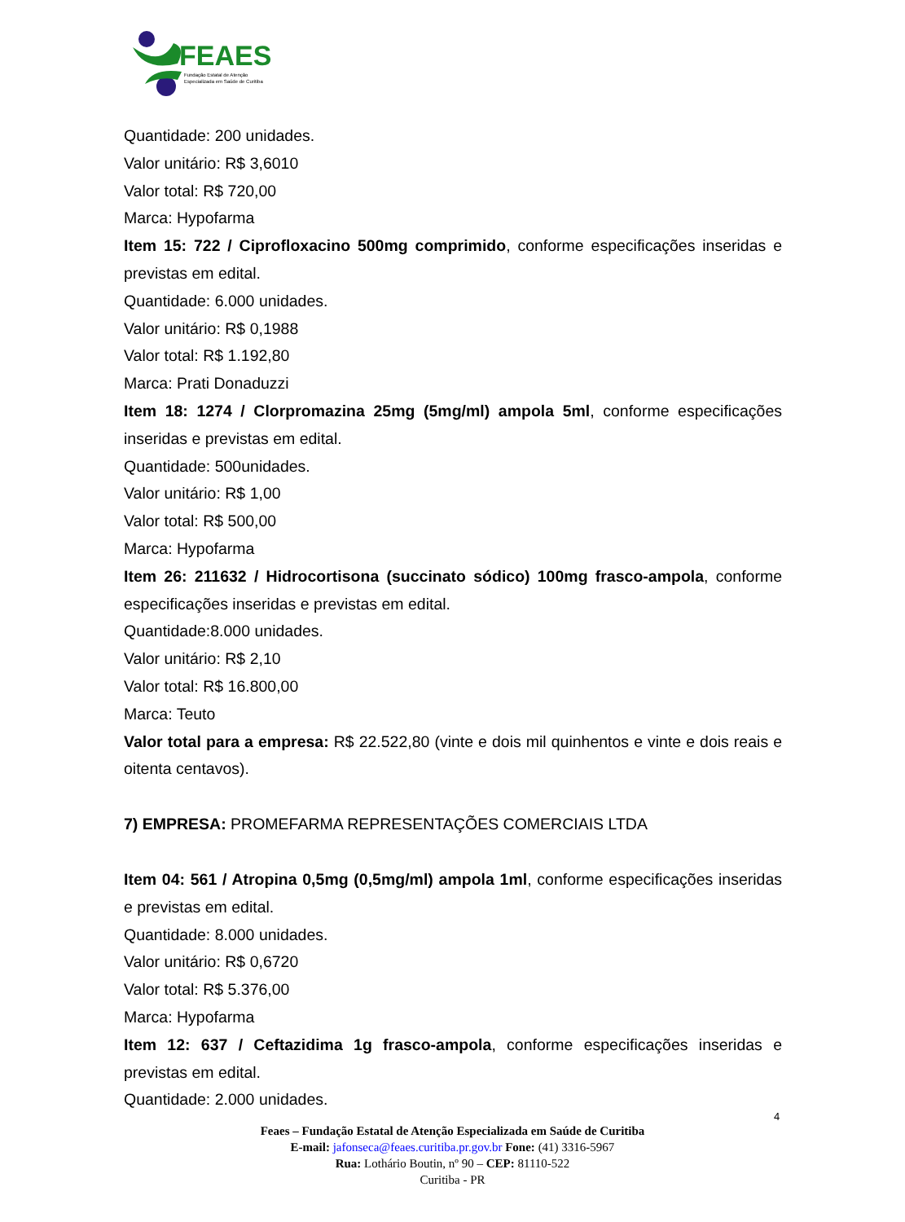FEAES
Fundação Estatal de Atenção
Especializada em Saúde de Curitiba
Quantidade: 200 unidades.
Valor unitário: R$ 3,6010
Valor total: R$ 720,00
Marca: Hypofarma
Item 15: 722 / Ciprofloxacino 500mg comprimido, conforme especificações inseridas e previstas em edital.
Quantidade: 6.000 unidades.
Valor unitário: R$ 0,1988
Valor total: R$ 1.192,80
Marca: Prati Donaduzzi
Item 18: 1274 / Clorpromazina 25mg (5mg/ml) ampola 5ml, conforme especificações inseridas e previstas em edital.
Quantidade: 500unidades.
Valor unitário: R$ 1,00
Valor total: R$ 500,00
Marca: Hypofarma
Item 26: 211632 / Hidrocortisona (succinato sódico) 100mg frasco-ampola, conforme especificações inseridas e previstas em edital.
Quantidade:8.000 unidades.
Valor unitário: R$ 2,10
Valor total: R$ 16.800,00
Marca: Teuto
Valor total para a empresa: R$ 22.522,80 (vinte e dois mil quinhentos e vinte e dois reais e oitenta centavos).
7) EMPRESA: PROMEFARMA REPRESENTAÇÕES COMERCIAIS LTDA
Item 04: 561 / Atropina 0,5mg (0,5mg/ml) ampola 1ml, conforme especificações inseridas e previstas em edital.
Quantidade: 8.000 unidades.
Valor unitário: R$ 0,6720
Valor total: R$ 5.376,00
Marca: Hypofarma
Item 12: 637 / Ceftazidima 1g frasco-ampola, conforme especificações inseridas e previstas em edital.
Quantidade: 2.000 unidades.
4
Feaes – Fundação Estatal de Atenção Especializada em Saúde de Curitiba
E-mail: jafonseca@feaes.curitiba.pr.gov.br Fone: (41) 3316-5967
Rua: Lothário Boutin, nº 90 – CEP: 81110-522
Curitiba - PR